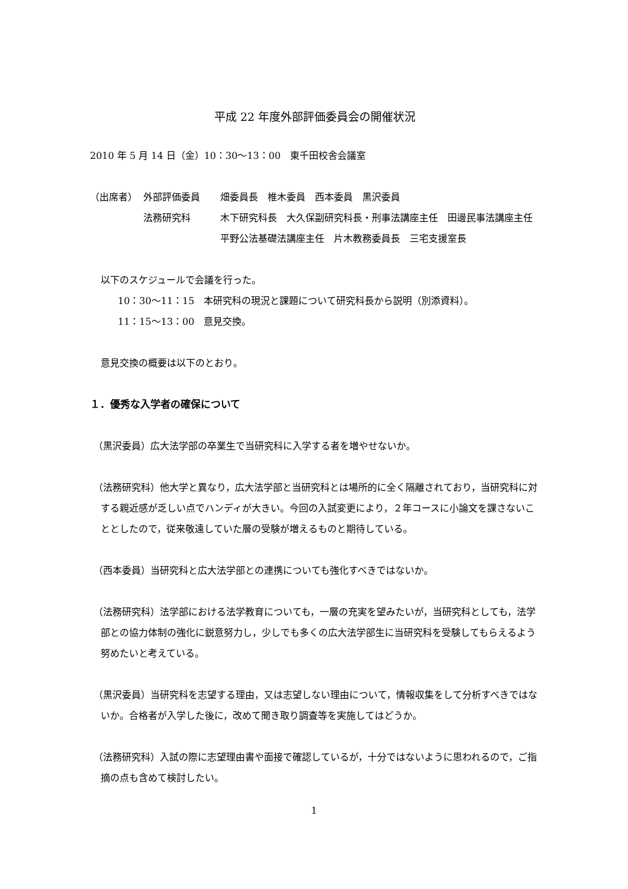平成 22 年度外部評価委員会の開催状況
2010 年 5 月 14 日（金）10：30〜13：00　東千田校舎会議室
（出席者） 外部評価委員 畑委員長　椎木委員　西本委員　黒沢委員
法務研究科 木下研究科長　大久保副研究科長・刑事法講座主任　田邊民事法講座主任　平野公法基礎法講座主任　片木教務委員長　三宅支援室長
以下のスケジュールで会議を行った。
10：30〜11：15　本研究科の現況と課題について研究科長から説明（別添資料）。
11：15〜13：00　意見交換。
意見交換の概要は以下のとおり。
１．優秀な入学者の確保について
（黒沢委員）広大法学部の卒業生で当研究科に入学する者を増やせないか。
（法務研究科）他大学と異なり，広大法学部と当研究科とは場所的に全く隔離されており，当研究科に対する親近感が乏しい点でハンディが大きい。今回の入試変更により，２年コースに小論文を課さないこととしたので，従来敬遠していた層の受験が増えるものと期待している。
（西本委員）当研究科と広大法学部との連携についても強化すべきではないか。
（法務研究科）法学部における法学教育についても，一層の充実を望みたいが，当研究科としても，法学部との協力体制の強化に鋭意努力し，少しでも多くの広大法学部生に当研究科を受験してもらえるよう努めたいと考えている。
（黒沢委員）当研究科を志望する理由，又は志望しない理由について，情報収集をして分析すべきではないか。合格者が入学した後に，改めて聞き取り調査等を実施してはどうか。
（法務研究科）入試の際に志望理由書や面接で確認しているが，十分ではないように思われるので，ご指摘の点も含めて検討したい。
1